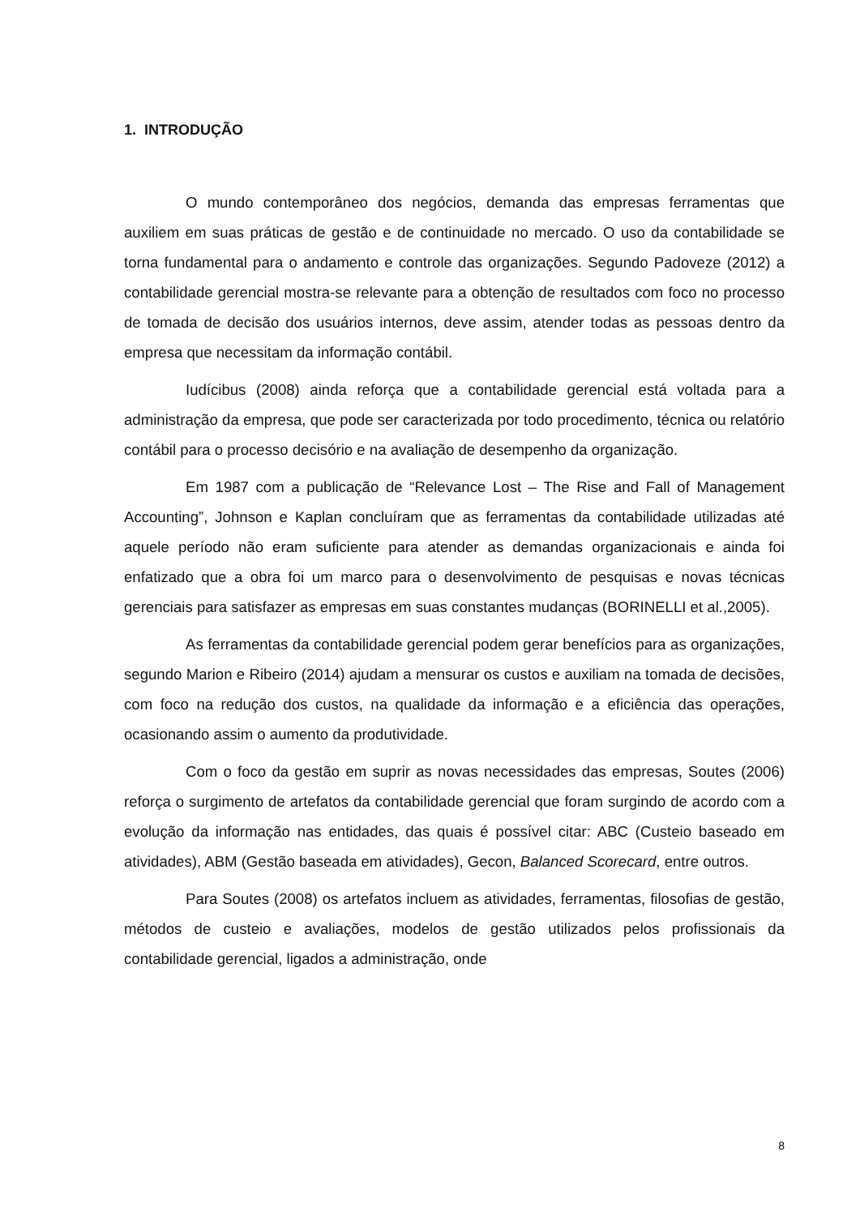1. INTRODUÇÃO
O mundo contemporâneo dos negócios, demanda das empresas ferramentas que auxiliem em suas práticas de gestão e de continuidade no mercado. O uso da contabilidade se torna fundamental para o andamento e controle das organizações. Segundo Padoveze (2012) a contabilidade gerencial mostra-se relevante para a obtenção de resultados com foco no processo de tomada de decisão dos usuários internos, deve assim, atender todas as pessoas dentro da empresa que necessitam da informação contábil.
Iudícibus (2008) ainda reforça que a contabilidade gerencial está voltada para a administração da empresa, que pode ser caracterizada por todo procedimento, técnica ou relatório contábil para o processo decisório e na avaliação de desempenho da organização.
Em 1987 com a publicação de “Relevance Lost – The Rise and Fall of Management Accounting”, Johnson e Kaplan concluíram que as ferramentas da contabilidade utilizadas até aquele período não eram suficiente para atender as demandas organizacionais e ainda foi enfatizado que a obra foi um marco para o desenvolvimento de pesquisas e novas técnicas gerenciais para satisfazer as empresas em suas constantes mudanças (BORINELLI et al.,2005).
As ferramentas da contabilidade gerencial podem gerar benefícios para as organizações, segundo Marion e Ribeiro (2014) ajudam a mensurar os custos e auxiliam na tomada de decisões, com foco na redução dos custos, na qualidade da informação e a eficiência das operações, ocasionando assim o aumento da produtividade.
Com o foco da gestão em suprir as novas necessidades das empresas, Soutes (2006) reforça o surgimento de artefatos da contabilidade gerencial que foram surgindo de acordo com a evolução da informação nas entidades, das quais é possível citar: ABC (Custeio baseado em atividades), ABM (Gestão baseada em atividades), Gecon, Balanced Scorecard, entre outros.
Para Soutes (2008) os artefatos incluem as atividades, ferramentas, filosofias de gestão, métodos de custeio e avaliações, modelos de gestão utilizados pelos profissionais da contabilidade gerencial, ligados a administração, onde
8